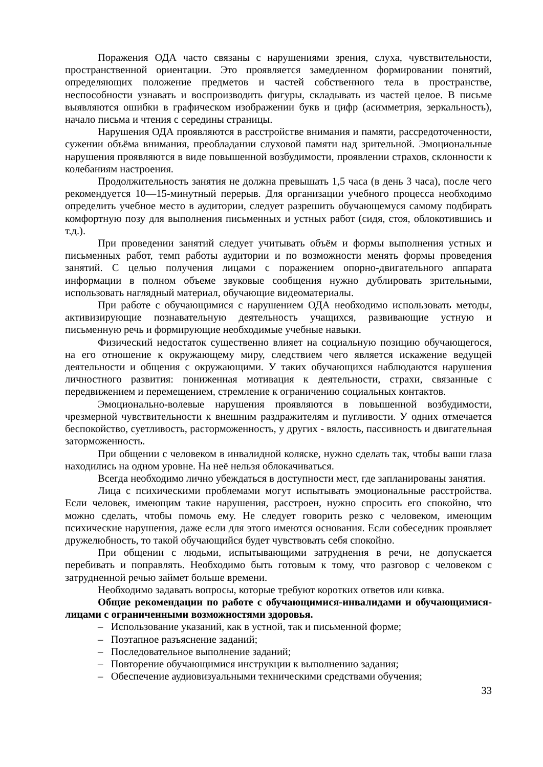Поражения ОДА часто связаны с нарушениями зрения, слуха, чувствительности, пространственной ориентации. Это проявляется замедленном формировании понятий, определяющих положение предметов и частей собственного тела в пространстве, неспособности узнавать и воспроизводить фигуры, складывать из частей целое. В письме выявляются ошибки в графическом изображении букв и цифр (асимметрия, зеркальность), начало письма и чтения с середины страницы.
Нарушения ОДА проявляются в расстройстве внимания и памяти, рассредоточенности, сужении объёма внимания, преобладании слуховой памяти над зрительной. Эмоциональные нарушения проявляются в виде повышенной возбудимости, проявлении страхов, склонности к колебаниям настроения.
Продолжительность занятия не должна превышать 1,5 часа (в день 3 часа), после чего рекомендуется 10—15-минутный перерыв. Для организации учебного процесса необходимо определить учебное место в аудитории, следует разрешить обучающемуся самому подбирать комфортную позу для выполнения письменных и устных работ (сидя, стоя, облокотившись и т.д.).
При проведении занятий следует учитывать объём и формы выполнения устных и письменных работ, темп работы аудитории и по возможности менять формы проведения занятий. С целью получения лицами с поражением опорно-двигательного аппарата информации в полном объеме звуковые сообщения нужно дублировать зрительными, использовать наглядный материал, обучающие видеоматериалы.
При работе с обучающимися с нарушением ОДА необходимо использовать методы, активизирующие познавательную деятельность учащихся, развивающие устную и письменную речь и формирующие необходимые учебные навыки.
Физический недостаток существенно влияет на социальную позицию обучающегося, на его отношение к окружающему миру, следствием чего является искажение ведущей деятельности и общения с окружающими. У таких обучающихся наблюдаются нарушения личностного развития: пониженная мотивация к деятельности, страхи, связанные с передвижением и перемещением, стремление к ограничению социальных контактов.
Эмоционально-волевые нарушения проявляются в повышенной возбудимости, чрезмерной чувствительности к внешним раздражителям и пугливости. У одних отмечается беспокойство, суетливость, расторможенность, у других - вялость, пассивность и двигательная заторможенность.
При общении с человеком в инвалидной коляске, нужно сделать так, чтобы ваши глаза находились на одном уровне. На неё нельзя облокачиваться.
Всегда необходимо лично убеждаться в доступности мест, где запланированы занятия.
Лица с психическими проблемами могут испытывать эмоциональные расстройства. Если человек, имеющим такие нарушения, расстроен, нужно спросить его спокойно, что можно сделать, чтобы помочь ему. Не следует говорить резко с человеком, имеющим психические нарушения, даже если для этого имеются основания. Если собеседник проявляет дружелюбность, то такой обучающийся будет чувствовать себя спокойно.
При общении с людьми, испытывающими затруднения в речи, не допускается перебивать и поправлять. Необходимо быть готовым к тому, что разговор с человеком с затрудненной речью займет больше времени.
Необходимо задавать вопросы, которые требуют коротких ответов или кивка.
Общие рекомендации по работе с обучающимися-инвалидами и обучающимися-лицами с ограниченными возможностями здоровья.
– Использование указаний, как в устной, так и письменной форме;
– Поэтапное разъяснение заданий;
– Последовательное выполнение заданий;
– Повторение обучающимися инструкции к выполнению задания;
– Обеспечение аудиовизуальными техническими средствами обучения;
33